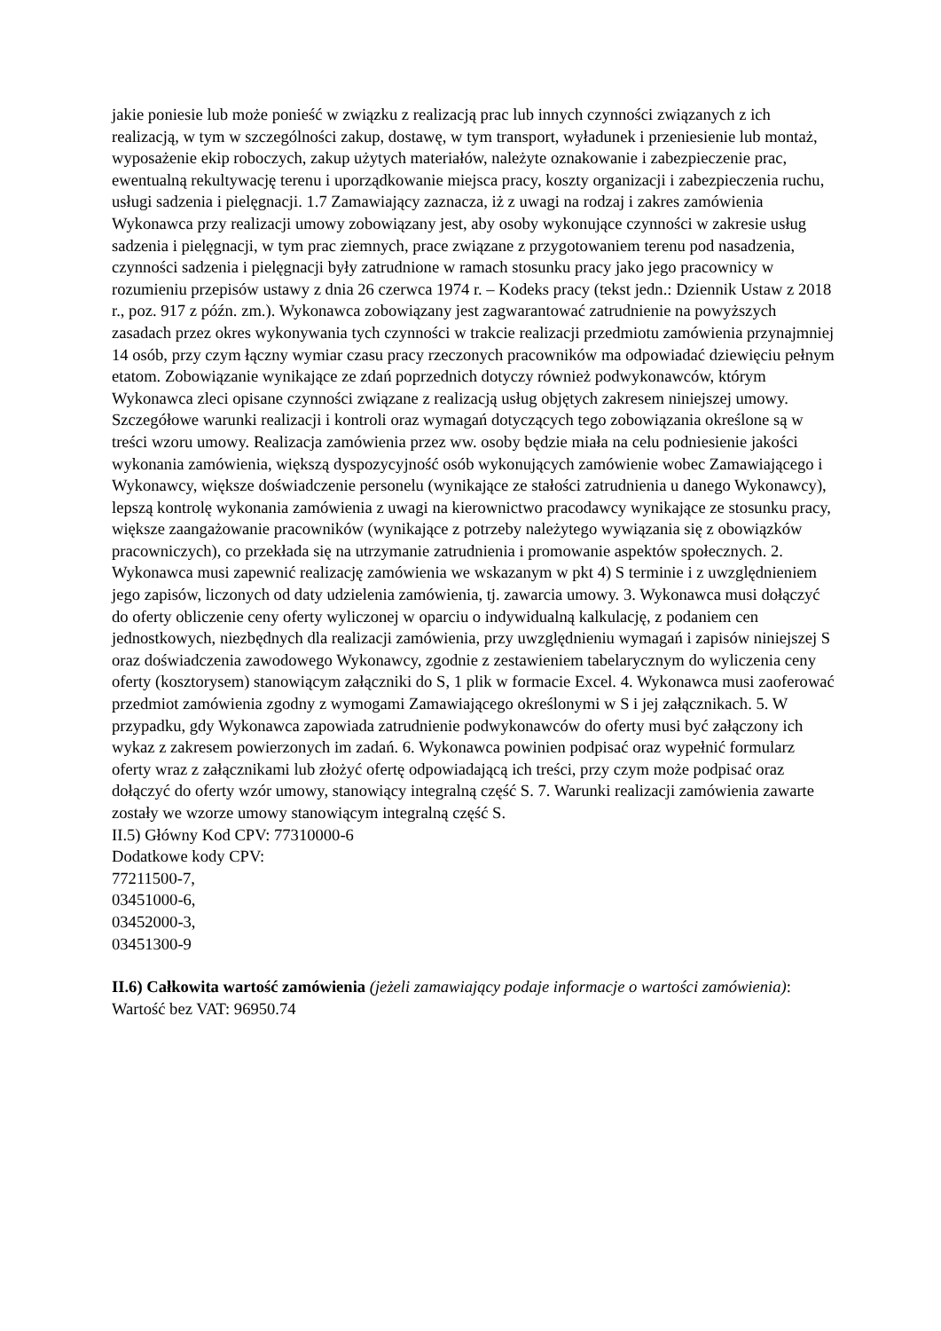jakie poniesie lub może ponieść w związku z realizacją prac lub innych czynności związanych z ich realizacją, w tym w szczególności zakup, dostawę, w tym transport, wyładunek i przeniesienie lub montaż, wyposażenie ekip roboczych, zakup użytych materiałów, należyte oznakowanie i zabezpieczenie prac, ewentualną rekultywację terenu i uporządkowanie miejsca pracy, koszty organizacji i zabezpieczenia ruchu, usługi sadzenia i pielęgnacji. 1.7 Zamawiający zaznacza, iż z uwagi na rodzaj i zakres zamówienia Wykonawca przy realizacji umowy zobowiązany jest, aby osoby wykonujące czynności w zakresie usług sadzenia i pielęgnacji, w tym prac ziemnych, prace związane z przygotowaniem terenu pod nasadzenia, czynności sadzenia i pielęgnacji były zatrudnione w ramach stosunku pracy jako jego pracownicy w rozumieniu przepisów ustawy z dnia 26 czerwca 1974 r. – Kodeks pracy (tekst jedn.: Dziennik Ustaw z 2018 r., poz. 917 z późn. zm.). Wykonawca zobowiązany jest zagwarantować zatrudnienie na powyższych zasadach przez okres wykonywania tych czynności w trakcie realizacji przedmiotu zamówienia przynajmniej 14 osób, przy czym łączny wymiar czasu pracy rzeczonych pracowników ma odpowiadać dziewięciu pełnym etatom. Zobowiązanie wynikające ze zdań poprzednich dotyczy również podwykonawców, którym Wykonawca zleci opisane czynności związane z realizacją usług objętych zakresem niniejszej umowy. Szczegółowe warunki realizacji i kontroli oraz wymagań dotyczących tego zobowiązania określone są w treści wzoru umowy. Realizacja zamówienia przez ww. osoby będzie miała na celu podniesienie jakości wykonania zamówienia, większą dyspozycyjność osób wykonujących zamówienie wobec Zamawiającego i Wykonawcy, większe doświadczenie personelu (wynikające ze stałości zatrudnienia u danego Wykonawcy), lepszą kontrolę wykonania zamówienia z uwagi na kierownictwo pracodawcy wynikające ze stosunku pracy, większe zaangażowanie pracowników (wynikające z potrzeby należytego wywiązania się z obowiązków pracowniczych), co przekłada się na utrzymanie zatrudnienia i promowanie aspektów społecznych. 2. Wykonawca musi zapewnić realizację zamówienia we wskazanym w pkt 4) S terminie i z uwzględnieniem jego zapisów, liczonych od daty udzielenia zamówienia, tj. zawarcia umowy. 3. Wykonawca musi dołączyć do oferty obliczenie ceny oferty wyliczonej w oparciu o indywidualną kalkulację, z podaniem cen jednostkowych, niezbędnych dla realizacji zamówienia, przy uwzględnieniu wymagań i zapisów niniejszej S oraz doświadczenia zawodowego Wykonawcy, zgodnie z zestawieniem tabelarycznym do wyliczenia ceny oferty (kosztorysem) stanowiącym załączniki do S, 1 plik w formacie Excel. 4. Wykonawca musi zaoferować przedmiot zamówienia zgodny z wymogami Zamawiającego określonymi w S i jej załącznikach. 5. W przypadku, gdy Wykonawca zapowiada zatrudnienie podwykonawców do oferty musi być załączony ich wykaz z zakresem powierzonych im zadań. 6. Wykonawca powinien podpisać oraz wypełnić formularz oferty wraz z załącznikami lub złożyć ofertę odpowiadającą ich treści, przy czym może podpisać oraz dołączyć do oferty wzór umowy, stanowiący integralną część S. 7. Warunki realizacji zamówienia zawarte zostały we wzorze umowy stanowiącym integralną część S.
II.5) Główny Kod CPV: 77310000-6
Dodatkowe kody CPV:
77211500-7,
03451000-6,
03452000-3,
03451300-9
II.6) Całkowita wartość zamówienia (jeżeli zamawiający podaje informacje o wartości zamówienia):
Wartość bez VAT: 96950.74